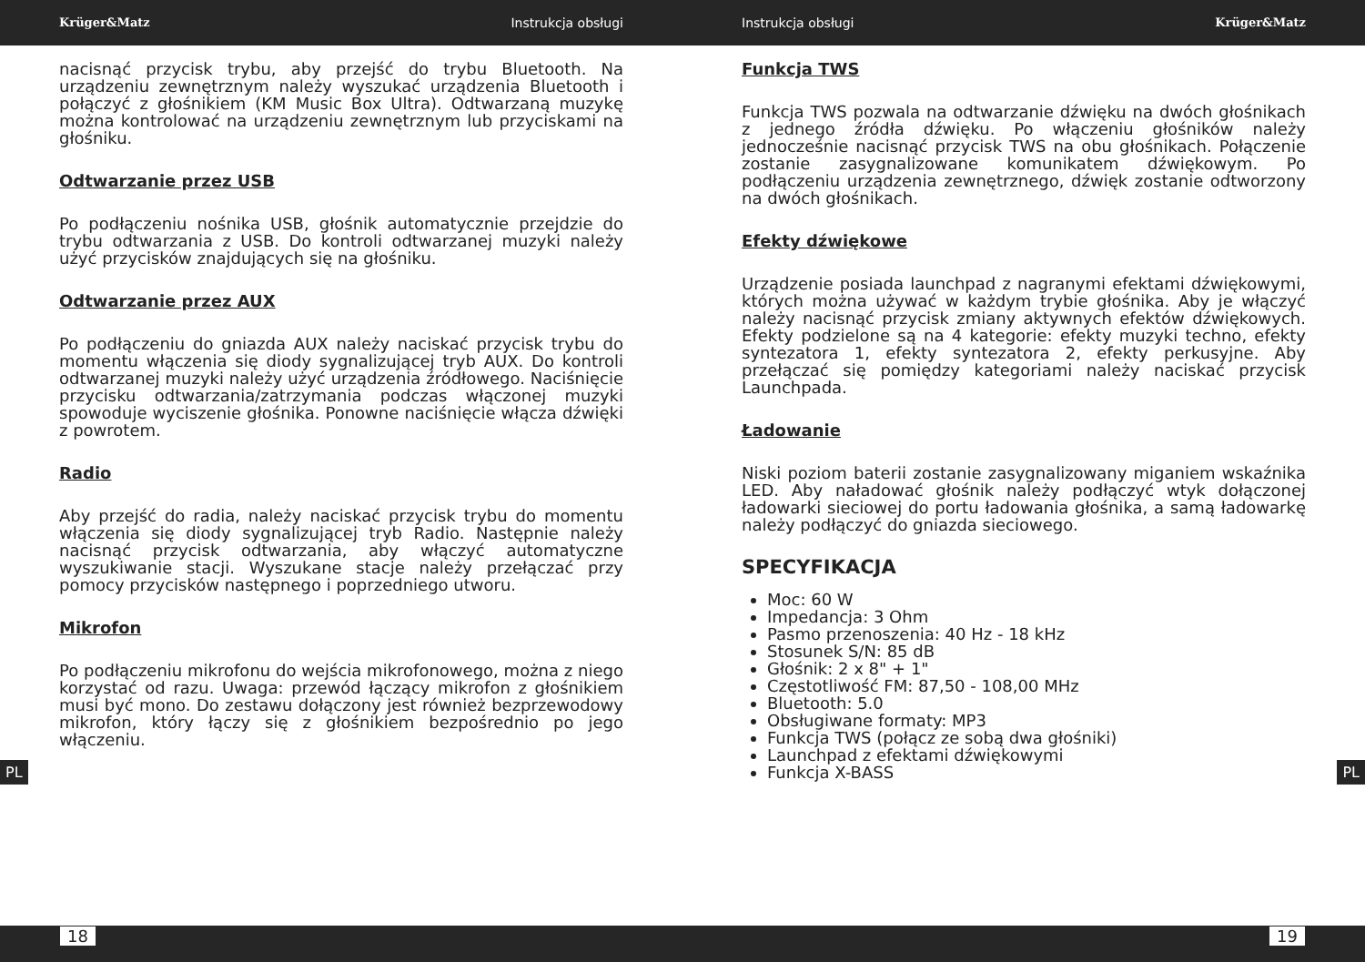Krüger&Matz Instrukcja obsługi Instrukcja obsługi Krüger&Matz
nacisnąć przycisk trybu, aby przejść do trybu Bluetooth. Na urządzeniu zewnętrznym należy wyszukać urządzenia Bluetooth i połączyć z głośnikiem (KM Music Box Ultra). Odtwarzaną muzykę można kontrolować na urządzeniu zewnętrznym lub przyciskami na głośniku.
Odtwarzanie przez USB
Po podłączeniu nośnika USB, głośnik automatycznie przejdzie do trybu odtwarzania z USB. Do kontroli odtwarzanej muzyki należy użyć przycisków znajdujących się na głośniku.
Odtwarzanie przez AUX
Po podłączeniu do gniazda AUX należy naciskać przycisk trybu do momentu włączenia się diody sygnalizującej tryb AUX. Do kontroli odtwarzanej muzyki należy użyć urządzenia źródłowego. Naciśnięcie przycisku odtwarzania/zatrzymania podczas włączonej muzyki spowoduje wyciszenie głośnika. Ponowne naciśnięcie włącza dźwięki z powrotem.
Radio
Aby przejść do radia, należy naciskać przycisk trybu do momentu włączenia się diody sygnalizującej tryb Radio. Następnie należy nacisnąć przycisk odtwarzania, aby włączyć automatyczne wyszukiwanie stacji. Wyszukane stacje należy przełączać przy pomocy przycisków następnego i poprzedniego utworu.
Mikrofon
Po podłączeniu mikrofonu do wejścia mikrofonowego, można z niego korzystać od razu. Uwaga: przewód łączący mikrofon z głośnikiem musi być mono. Do zestawu dołączony jest również bezprzewodowy mikrofon, który łączy się z głośnikiem bezpośrednio po jego włączeniu.
Funkcja TWS
Funkcja TWS pozwala na odtwarzanie dźwięku na dwóch głośnikach z jednego źródła dźwięku. Po włączeniu głośników należy jednocześnie nacisnąć przycisk TWS na obu głośnikach. Połączenie zostanie zasygnalizowane komunikatem dźwiękowym. Po podłączeniu urządzenia zewnętrznego, dźwięk zostanie odtworzony na dwóch głośnikach.
Efekty dźwiękowe
Urządzenie posiada launchpad z nagranymi efektami dźwiękowymi, których można używać w każdym trybie głośnika. Aby je włączyć należy nacisnąć przycisk zmiany aktywnych efektów dźwiękowych. Efekty podzielone są na 4 kategorie: efekty muzyki techno, efekty syntezatora 1, efekty syntezatora 2, efekty perkusyjne. Aby przełączać się pomiędzy kategoriami należy naciskać przycisk Launchpada.
Ładowanie
Niski poziom baterii zostanie zasygnalizowany miganiem wskaźnika LED. Aby naładować głośnik należy podłączyć wtyk dołączonej ładowarki sieciowej do portu ładowania głośnika, a samą ładowarkę należy podłączyć do gniazda sieciowego.
SPECYFIKACJA
Moc: 60 W
Impedancja: 3 Ohm
Pasmo przenoszenia: 40 Hz - 18 kHz
Stosunek S/N: 85 dB
Głośnik: 2 x 8" + 1"
Częstotliwość FM: 87,50 - 108,00 MHz
Bluetooth: 5.0
Obsługiwane formaty: MP3
Funkcja TWS (połącz ze sobą dwa głośniki)
Launchpad z efektami dźwiękowymi
Funkcja X-BASS
PL PL
18 19